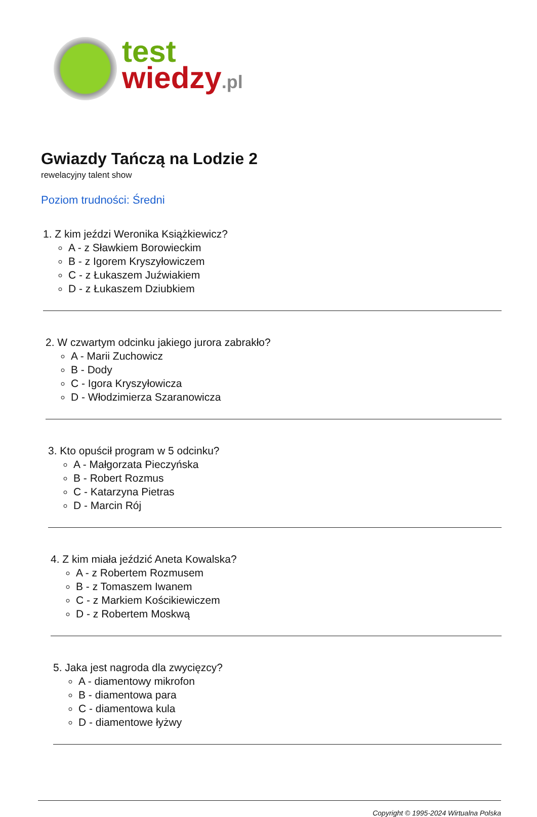test
wiedzy.pl
Gwiazdy Tańczą na Lodzie 2
rewelacyjny talent show
Poziom trudności: Średni
1. Z kim jeździ Weronika Książkiewicz?
A - z Sławkiem Borowieckim
B - z Igorem Kryszyłowiczem
C - z Łukaszem Juźwiakiem
D - z Łukaszem Dziubkiem
2. W czwartym odcinku jakiego jurora zabrakło?
A - Marii Zuchowicz
B - Dody
C - Igora Kryszyłowicza
D - Włodzimierza Szaranowicza
3. Kto opuścił program w 5 odcinku?
A - Małgorzata Pieczyńska
B - Robert Rozmus
C - Katarzyna Pietras
D - Marcin Rój
4. Z kim miała jeździć Aneta Kowalska?
A - z Robertem Rozmusem
B - z Tomaszem Iwanem
C - z Markiem Kościkiewiczem
D - z Robertem Moskwą
5. Jaka jest nagroda dla zwycięzcy?
A - diamentowy mikrofon
B - diamentowa para
C - diamentowa kula
D - diamentowe łyżwy
Copyright © 1995-2024 Wirtualna Polska